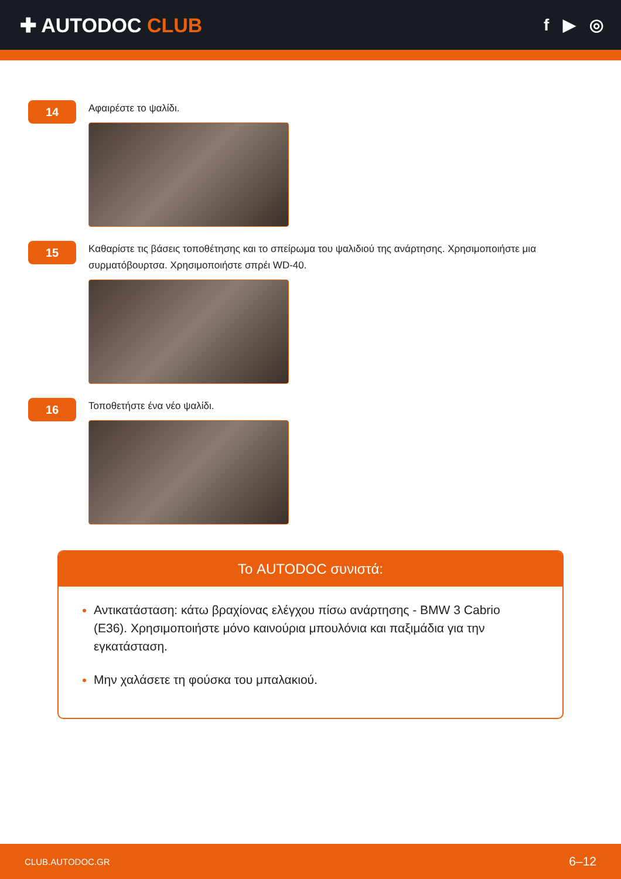✚ AUTODOC CLUB
f ▶ ◎
14
Αφαιρέστε το ψαλίδι.
15
Καθαρίστε τις βάσεις τοποθέτησης και το σπείρωμα του ψαλιδιού της ανάρτησης. Χρησιμοποιήστε μια συρματόβουρτσα. Χρησιμοποιήστε σπρέι WD-40.
16
Τοποθετήστε ένα νέο ψαλίδι.
Το AUTODOC συνιστά:
Αντικατάσταση: κάτω βραχίονας ελέγχου πίσω ανάρτησης - BMW 3 Cabrio (E36). Χρησιμοποιήστε μόνο καινούρια μπουλόνια και παξιμάδια για την εγκατάσταση.
Μην χαλάσετε τη φούσκα του μπαλακιού.
CLUB.AUTODOC.GR 6–12